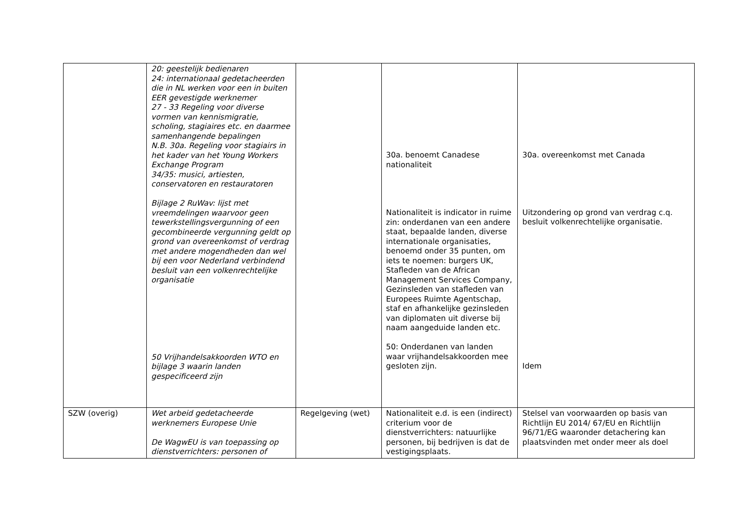| | 20: geestelijk bedienaren 24: internationaal gedetacheerden die in NL werken voor een in buiten EER gevestigde werknemer 27 - 33 Regeling voor diverse vormen van kennismigratie, scholing, stagiaires etc. en daarmee samenhangende bepalingen N.B. 30a. Regeling voor stagiairs in het kader van het Young Workers Exchange Program 34/35: musici, artiesten, conservatoren en restauratoren Bijlage 2 RuWav: lijst met vreemdelingen waarvoor geen tewerkstellingsvergunning of een gecombineerde vergunning geldt op grond van overeenkomst of verdrag met andere mogendheden dan wel bij een voor Nederland verbindend besluit van een volkenrechtelijke organisatie 50 Vrijhandelsakkoorden WTO en bijlage 3 waarin landen gespecificeerd zijn | | 30a. benoemt Canadese nationaliteit Nationaliteit is indicator in ruime zin: onderdanen van een andere staat, bepaalde landen, diverse internationale organisaties, benoemd onder 35 punten, om iets te noemen: burgers UK, Stafleden van de African Management Services Company, Gezinsleden van stafleden van Europees Ruimte Agentschap, staf en afhankelijke gezinsleden van diplomaten uit diverse bij naam aangeduide landen etc. 50: Onderdanen van landen waar vrijhandelsakkoorden mee gesloten zijn. | 30a. overeenkomst met Canada Uitzondering op grond van verdrag c.q. besluit volkenrechtelijke organisatie. Idem |
| SZW (overig) | Wet arbeid gedetacheerde werknemers Europese Unie De WagwEU is van toepassing op dienstverrichters: personen of | Regelgeving (wet) | Nationaliteit e.d. is een (indirect) criterium voor de dienstverrichters: natuurlijke personen, bij bedrijven is dat de vestigingsplaats. | Stelsel van voorwaarden op basis van Richtlijn EU 2014/ 67/EU en Richtlijn 96/71/EG waaronder detachering kan plaatsvinden met onder meer als doel |